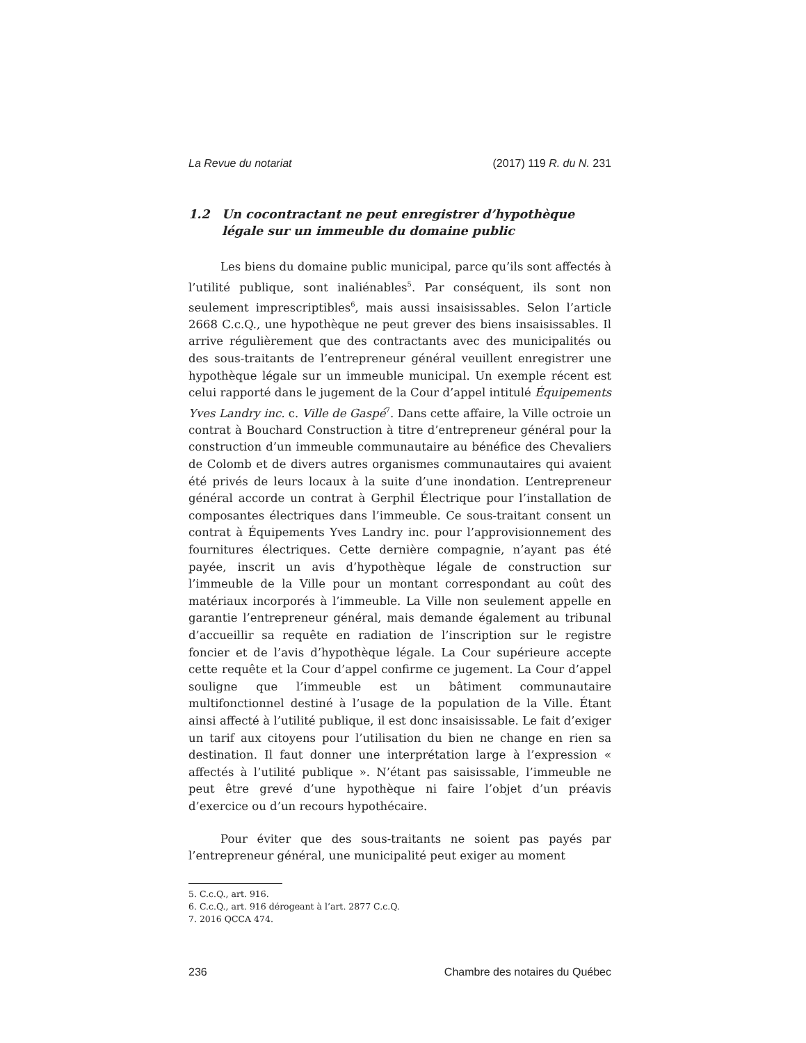La Revue du notariat (2017) 119 R. du N. 231
1.2 Un cocontractant ne peut enregistrer d’hypothèque légale sur un immeuble du domaine public
Les biens du domaine public municipal, parce qu’ils sont affectés à l’utilité publique, sont inaliénables<sup>5</sup>. Par conséquent, ils sont non seulement imprescriptibles<sup>6</sup>, mais aussi insaisissables. Selon l’article 2668 C.c.Q., une hypothèque ne peut grever des biens insaisissables. Il arrive régulièrement que des contractants avec des municipalités ou des sous-traitants de l’entrepreneur général veuillent enregistrer une hypothèque légale sur un immeuble municipal. Un exemple récent est celui rapporté dans le jugement de la Cour d’appel intitulé Équipements Yves Landry inc. c. Ville de Gaspé<sup>7</sup>. Dans cette affaire, la Ville octroie un contrat à Bouchard Construction à titre d’entrepreneur général pour la construction d’un immeuble communautaire au bénéfice des Chevaliers de Colomb et de divers autres organismes communautaires qui avaient été privés de leurs locaux à la suite d’une inondation. L’entrepreneur général accorde un contrat à Gerphil Électrique pour l’installation de composantes électriques dans l’immeuble. Ce sous-traitant consent un contrat à Équipements Yves Landry inc. pour l’approvisionnement des fournitures électriques. Cette dernière compagnie, n’ayant pas été payée, inscrit un avis d’hypothèque légale de construction sur l’immeuble de la Ville pour un montant correspondant au coût des matériaux incorporés à l’immeuble. La Ville non seulement appelle en garantie l’entrepreneur général, mais demande également au tribunal d’accueillir sa requête en radiation de l’inscription sur le registre foncier et de l’avis d’hypothèque légale. La Cour supérieure accepte cette requête et la Cour d’appel confirme ce jugement. La Cour d’appel souligne que l’immeuble est un bâtiment communautaire multifonctionnel destiné à l’usage de la population de la Ville. Étant ainsi affecté à l’utilité publique, il est donc insaisissable. Le fait d’exiger un tarif aux citoyens pour l’utilisation du bien ne change en rien sa destination. Il faut donner une interprétation large à l’expression « affectés à l’utilité publique ». N’étant pas saisissable, l’immeuble ne peut être grevé d’une hypothèque ni faire l’objet d’un préavis d’exercice ou d’un recours hypothécaire.
Pour éviter que des sous-traitants ne soient pas payés par l’entrepreneur général, une municipalité peut exiger au moment
5. C.c.Q., art. 916.
6. C.c.Q., art. 916 dérogeant à l’art. 2877 C.c.Q.
7. 2016 QCCA 474.
236 Chambre des notaires du Québec